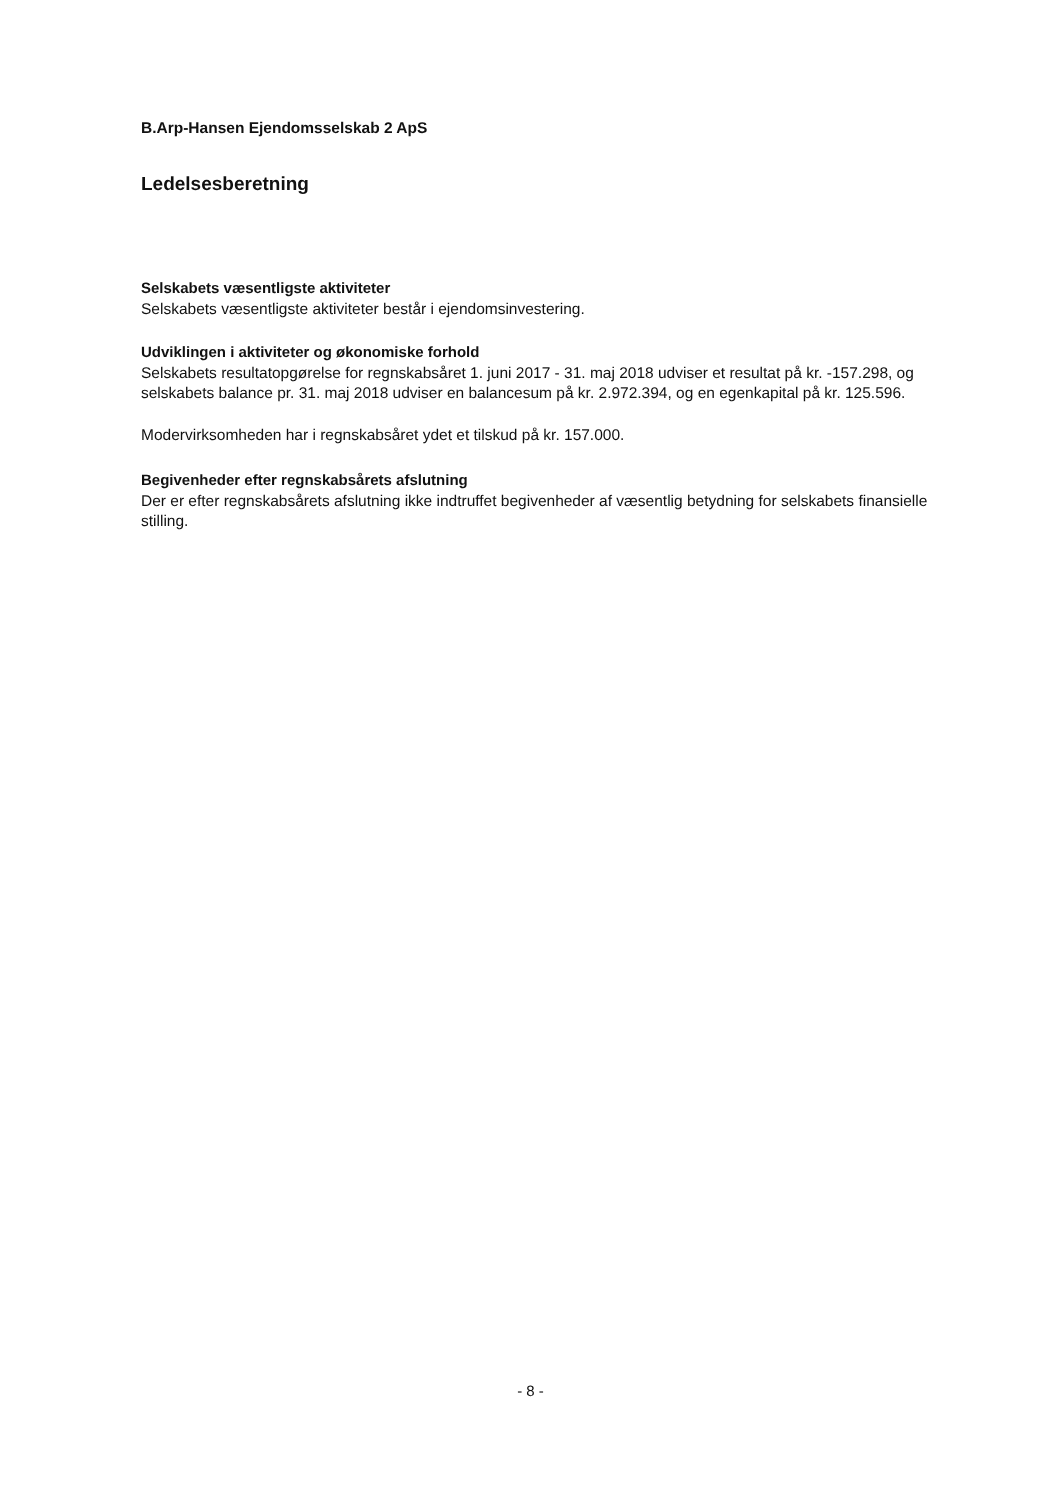B.Arp-Hansen Ejendomsselskab 2 ApS
Ledelsesberetning
Selskabets væsentligste aktiviteter
Selskabets væsentligste aktiviteter består i ejendomsinvestering.
Udviklingen i aktiviteter og økonomiske forhold
Selskabets resultatopgørelse for regnskabsåret 1. juni 2017 - 31. maj 2018 udviser et resultat på kr. -157.298, og selskabets balance pr. 31. maj 2018 udviser en balancesum på kr. 2.972.394, og en egenkapital på kr. 125.596.
Modervirksomheden har i regnskabsåret ydet et tilskud på kr. 157.000.
Begivenheder efter regnskabsårets afslutning
Der er efter regnskabsårets afslutning ikke indtruffet begivenheder af væsentlig betydning for selskabets finansielle stilling.
- 8 -